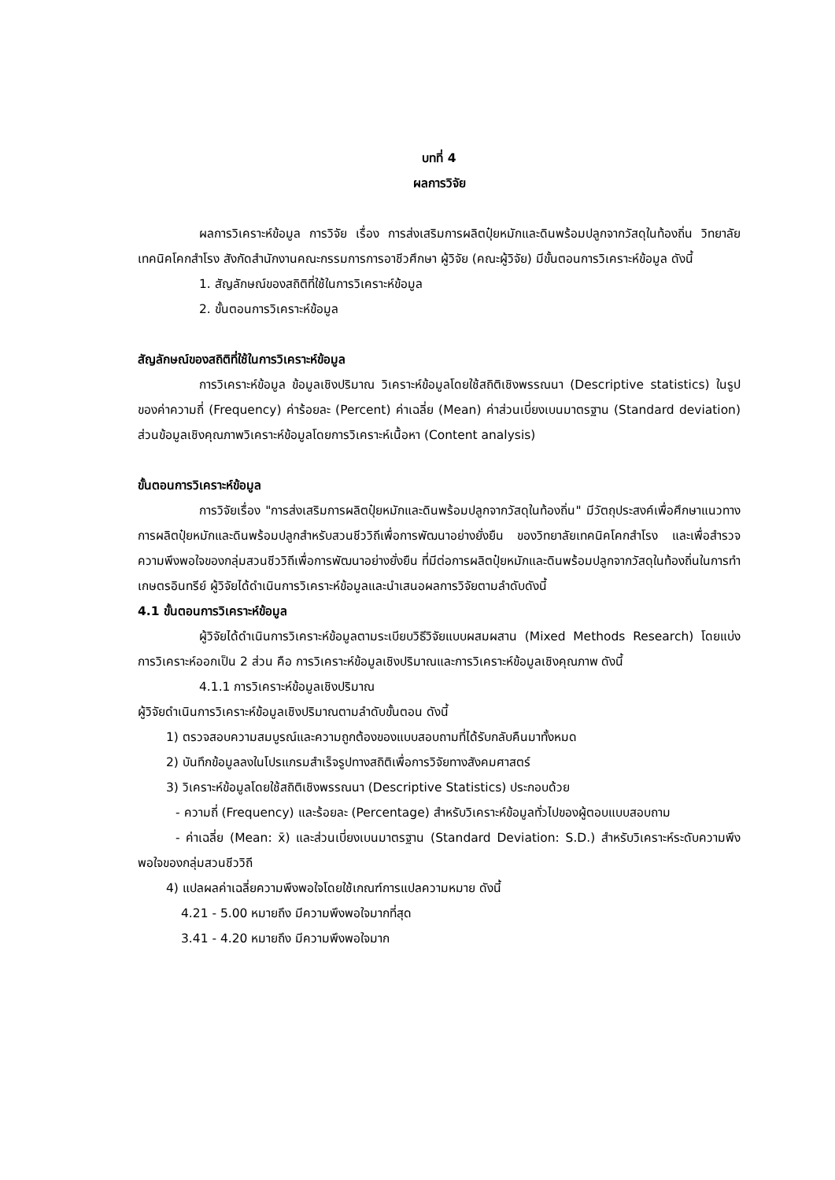บทที่ 4
ผลการวิจัย
ผลการวิเคราะห์ข้อมูล การวิจัย เรื่อง การส่งเสริมการผลิตปุ๋ยหมักและดินพร้อมปลูกจากวัสดุในท้องถิ่น วิทยาลัยเทคนิคโคกสำโรง สังกัดสำนักงานคณะกรรมการการอาชีวศึกษา ผู้วิจัย (คณะผู้วิจัย) มีขั้นตอนการวิเคราะห์ข้อมูล ดังนี้
1. สัญลักษณ์ของสถิติที่ใช้ในการวิเคราะห์ข้อมูล
2. ขั้นตอนการวิเคราะห์ข้อมูล
สัญลักษณ์ของสถิติที่ใช้ในการวิเคราะห์ข้อมูล
การวิเคราะห์ข้อมูล ข้อมูลเชิงปริมาณ วิเคราะห์ข้อมูลโดยใช้สถิติเชิงพรรณนา (Descriptive statistics) ในรูปของค่าความถี่ (Frequency) ค่าร้อยละ (Percent) ค่าเฉลี่ย (Mean) ค่าส่วนเบี่ยงเบนมาตรฐาน (Standard deviation) ส่วนข้อมูลเชิงคุณภาพวิเคราะห์ข้อมูลโดยการวิเคราะห์เนื้อหา (Content analysis)
ขั้นตอนการวิเคราะห์ข้อมูล
การวิจัยเรื่อง "การส่งเสริมการผลิตปุ๋ยหมักและดินพร้อมปลูกจากวัสดุในท้องถิ่น" มีวัตถุประสงค์เพื่อศึกษาแนวทางการผลิตปุ๋ยหมักและดินพร้อมปลูกสำหรับสวนชีววิถีเพื่อการพัฒนาอย่างยั่งยืน ของวิทยาลัยเทคนิคโคกสำโรง และเพื่อสำรวจความพึงพอใจของกลุ่มสวนชีววิถีเพื่อการพัฒนาอย่างยั่งยืน ที่มีต่อการผลิตปุ๋ยหมักและดินพร้อมปลูกจากวัสดุในท้องถิ่นในการทำเกษตรอินทรีย์ ผู้วิจัยได้ดำเนินการวิเคราะห์ข้อมูลและนำเสนอผลการวิจัยตามลำดับดังนี้
4.1 ขั้นตอนการวิเคราะห์ข้อมูล
ผู้วิจัยได้ดำเนินการวิเคราะห์ข้อมูลตามระเบียบวิธีวิจัยแบบผสมผสาน (Mixed Methods Research) โดยแบ่งการวิเคราะห์ออกเป็น 2 ส่วน คือ การวิเคราะห์ข้อมูลเชิงปริมาณและการวิเคราะห์ข้อมูลเชิงคุณภาพ ดังนี้
4.1.1 การวิเคราะห์ข้อมูลเชิงปริมาณ
ผู้วิจัยดำเนินการวิเคราะห์ข้อมูลเชิงปริมาณตามลำดับขั้นตอน ดังนี้
1) ตรวจสอบความสมบูรณ์และความถูกต้องของแบบสอบถามที่ได้รับกลับคืนมาทั้งหมด
2) บันทึกข้อมูลลงในโปรแกรมสำเร็จรูปทางสถิติเพื่อการวิจัยทางสังคมศาสตร์
3) วิเคราะห์ข้อมูลโดยใช้สถิติเชิงพรรณนา (Descriptive Statistics) ประกอบด้วย
- ความถี่ (Frequency) และร้อยละ (Percentage) สำหรับวิเคราะห์ข้อมูลทั่วไปของผู้ตอบแบบสอบถาม
- ค่าเฉลี่ย (Mean: x̄) และส่วนเบี่ยงเบนมาตรฐาน (Standard Deviation: S.D.) สำหรับวิเคราะห์ระดับความพึงพอใจของกลุ่มสวนชีววิถี
4) แปลผลค่าเฉลี่ยความพึงพอใจโดยใช้เกณฑ์การแปลความหมาย ดังนี้
4.21 - 5.00 หมายถึง มีความพึงพอใจมากที่สุด
3.41 - 4.20 หมายถึง มีความพึงพอใจมาก